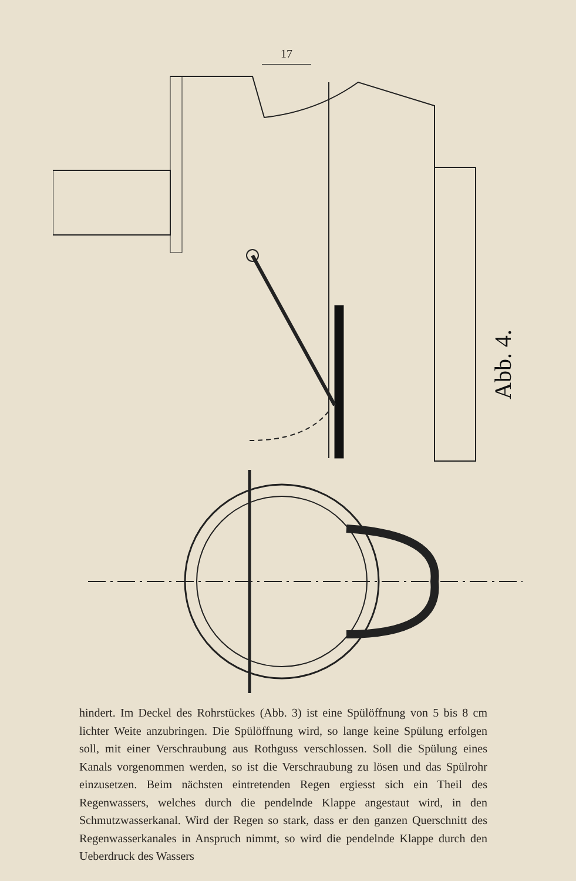17
Abb. 4.
hindert. Im Deckel des Rohrstückes (Abb. 3) ist eine Spülöffnung von 5 bis 8 cm lichter Weite anzubringen. Die Spülöffnung wird, so lange keine Spülung erfolgen soll, mit einer Verschraubung aus Rothguss verschlossen. Soll die Spülung eines Kanals vorgenommen werden, so ist die Verschraubung zu lösen und das Spülrohr einzusetzen. Beim nächsten eintretenden Regen ergiesst sich ein Theil des Regenwassers, welches durch die pendelnde Klappe angestaut wird, in den Schmutzwasserkanal. Wird der Regen so stark, dass er den ganzen Querschnitt des Regenwasserkanales in Anspruch nimmt, so wird die pendelnde Klappe durch den Ueberdruck des Wassers